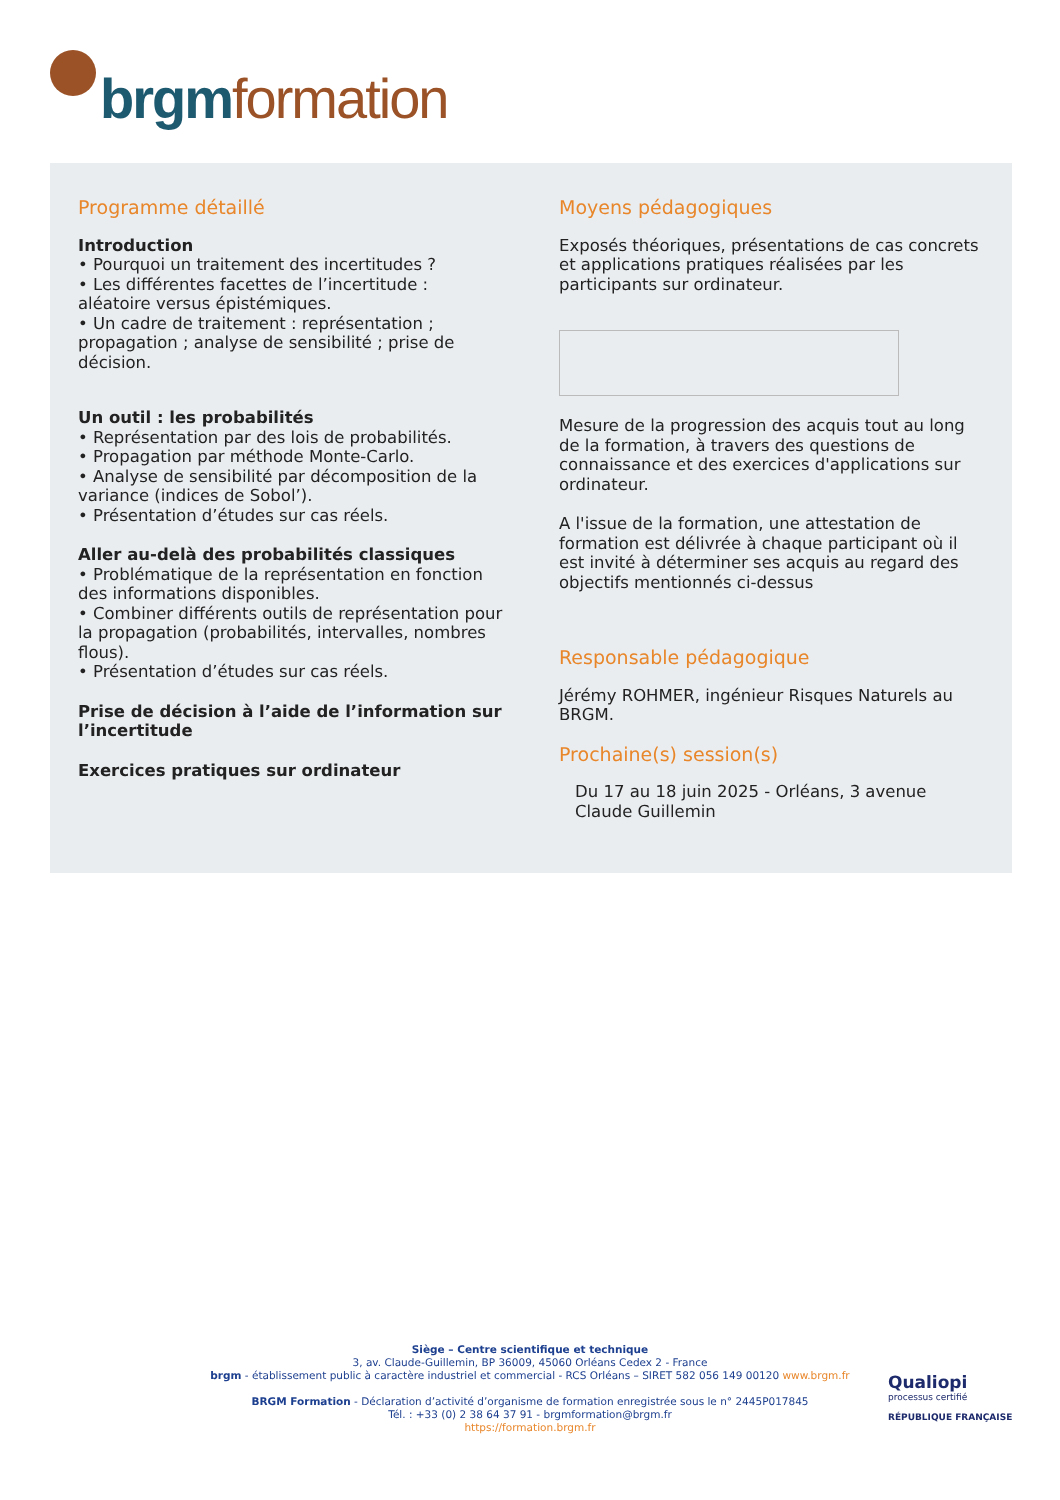brgm formation
Programme détaillé
Introduction
• Pourquoi un traitement des incertitudes ?
• Les différentes facettes de l’incertitude : aléatoire versus épistémiques.
• Un cadre de traitement : représentation ; propagation ; analyse de sensibilité ; prise de décision.
Un outil : les probabilités
• Représentation par des lois de probabilités.
• Propagation par méthode Monte-Carlo.
• Analyse de sensibilité par décomposition de la variance (indices de Sobol’).
• Présentation d’études sur cas réels.
Aller au-delà des probabilités classiques
• Problématique de la représentation en fonction des informations disponibles.
• Combiner différents outils de représentation pour la propagation (probabilités, intervalles, nombres flous).
• Présentation d’études sur cas réels.
Prise de décision à l’aide de l’information sur l’incertitude
Exercices pratiques sur ordinateur
Moyens pédagogiques
Exposés théoriques, présentations de cas concrets et applications pratiques réalisées par les participants sur ordinateur.
Mesure de la progression des acquis tout au long de la formation, à travers des questions de connaissance et des exercices d'applications sur ordinateur.
A l'issue de la formation, une attestation de formation est délivrée à chaque participant où il est invité à déterminer ses acquis au regard des objectifs mentionnés ci-dessus
Responsable pédagogique
Jérémy ROHMER, ingénieur Risques Naturels au BRGM.
Prochaine(s) session(s)
Du 17 au 18 juin 2025 - Orléans, 3 avenue Claude Guillemin
Siège – Centre scientifique et technique
3, av. Claude-Guillemin, BP 36009, 45060 Orléans Cedex 2 - France
brgm - établissement public à caractère industriel et commercial - RCS Orléans – SIRET 582 056 149 00120 www.brgm.fr
BRGM Formation - Déclaration d’activité d’organisme de formation enregistrée sous le n° 2445P017845
Tél. : +33 (0) 2 38 64 37 91 - brgmformation@brgm.fr
https://formation.brgm.fr
Qualiopi
processus certifié
RÉPUBLIQUE FRANÇAISE